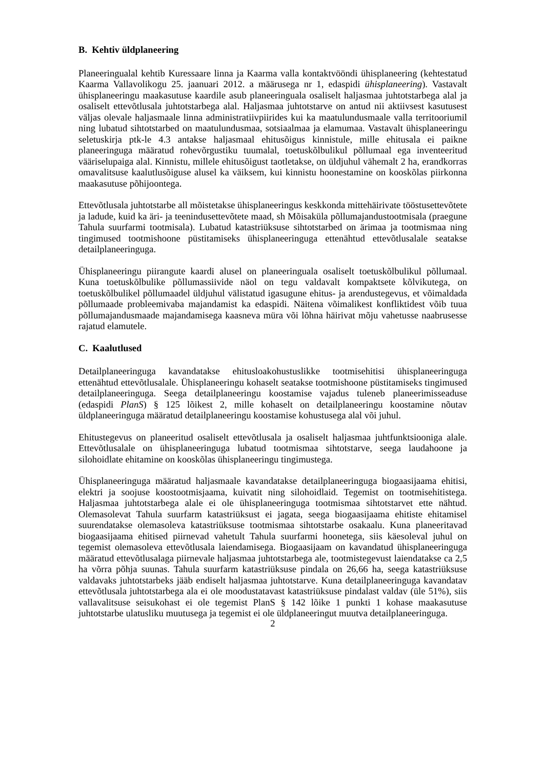B. Kehtiv üldplaneering
Planeeringualal kehtib Kuressaare linna ja Kaarma valla kontaktvööndi ühisplaneering (kehtestatud Kaarma Vallavolikogu 25. jaanuari 2012. a määrusega nr 1, edaspidi ühisplaneering). Vastavalt ühisplaneeringu maakasutuse kaardile asub planeeringuala osaliselt haljasmaa juhtotstarbega alal ja osaliselt ettevõtlusala juhtotstarbega alal. Haljasmaa juhtotstarve on antud nii aktiivsest kasutusest väljas olevale haljasmaale linna administratiivpiirides kui ka maatulundusmaale valla territooriumil ning lubatud sihtotstarbed on maatulundusmaa, sotsiaalmaa ja elamumaa. Vastavalt ühisplaneeringu seletuskirja ptk-le 4.3 antakse haljasmaal ehitusõigus kinnistule, mille ehitusala ei paikne planeeringuga määratud rohevõrgustiku tuumalal, toetuskõlbulikul põllumaal ega inventeeritud vääriselupaiga alal. Kinnistu, millele ehitusõigust taotletakse, on üldjuhul vähemalt 2 ha, erandkorras omavalitsuse kaalutlusõiguse alusel ka väiksem, kui kinnistu hoonestamine on kooskõlas piirkonna maakasutuse põhijoontega.
Ettevõtlusala juhtotstarbe all mõistetakse ühisplaneeringus keskkonda mittehäirivate tööstusettevõtete ja ladude, kuid ka äri- ja teenindusettevõtete maad, sh Mõisaküla põllumajandustootmisala (praegune Tahula suurfarmi tootmisala). Lubatud katastriüksuse sihtotstarbed on ärimaa ja tootmismaa ning tingimused tootmishoone püstitamiseks ühisplaneeringuga ettenähtud ettevõtlusalale seatakse detailplaneeringuga.
Ühisplaneeringu piirangute kaardi alusel on planeeringuala osaliselt toetuskõlbulikul põllumaal. Kuna toetuskõlbulike põllumassiivide näol on tegu valdavalt kompaktsete kõlvikutega, on toetuskõlbulikel põllumaadel üldjuhul välistatud igasugune ehitus- ja arendustegevus, et võimaldada põllumaade probleemivaba majandamist ka edaspidi. Näitena võimalikest konfliktidest võib tuua põllumajandusmaade majandamisega kaasneva müra või lõhna häirivat mõju vahetusse naabrusesse rajatud elamutele.
C. Kaalutlused
Detailplaneeringuga kavandatakse ehitusloakohustuslikke tootmisehitisi ühisplaneeringuga ettenähtud ettevõtlusalale. Ühisplaneeringu kohaselt seatakse tootmishoone püstitamiseks tingimused detailplaneeringuga. Seega detailplaneeringu koostamise vajadus tuleneb planeerimisseaduse (edaspidi PlanS) § 125 lõikest 2, mille kohaselt on detailplaneeringu koostamine nõutav üldplaneeringuga määratud detailplaneeringu koostamise kohustusega alal või juhul.
Ehitustegevus on planeeritud osaliselt ettevõtlusala ja osaliselt haljasmaa juhtfunktsiooniga alale. Ettevõtlusalale on ühisplaneeringuga lubatud tootmismaa sihtotstarve, seega laudahoone ja silohoidlate ehitamine on kooskõlas ühisplaneeringu tingimustega.
Ühisplaneeringuga määratud haljasmaale kavandatakse detailplaneeringuga biogaasijaama ehitisi, elektri ja soojuse koostootmisjaama, kuivatit ning silohoidlaid. Tegemist on tootmisehitistega. Haljasmaa juhtotstarbega alale ei ole ühisplaneeringuga tootmismaa sihtotstarvet ette nähtud. Olemasolevat Tahula suurfarm katastriüksust ei jagata, seega biogaasijaama ehitiste ehitamisel suurendatakse olemasoleva katastriüksuse tootmismaa sihtotstarbe osakaalu. Kuna planeeritavad biogaasijaama ehitised piirnevad vahetult Tahula suurfarmi hoonetega, siis käesoleval juhul on tegemist olemasoleva ettevõtlusala laiendamisega. Biogaasijaam on kavandatud ühisplaneeringuga määratud ettevõtlusalaga piirnevale haljasmaa juhtotstarbega ale, tootmistegevust laiendatakse ca 2,5 ha võrra põhja suunas. Tahula suurfarm katastriüksuse pindala on 26,66 ha, seega katastriüksuse valdavaks juhtotstarbeks jääb endiselt haljasmaa juhtotstarve. Kuna detailplaneeringuga kavandatav ettevõtlusala juhtotstarbega ala ei ole moodustatavast katastriüksuse pindalast valdav (üle 51%), siis vallavalitsuse seisukohast ei ole tegemist PlanS § 142 lõike 1 punkti 1 kohase maakasutuse juhtotstarbe ulatusliku muutusega ja tegemist ei ole üldplaneeringut muutva detailplaneeringuga.
2